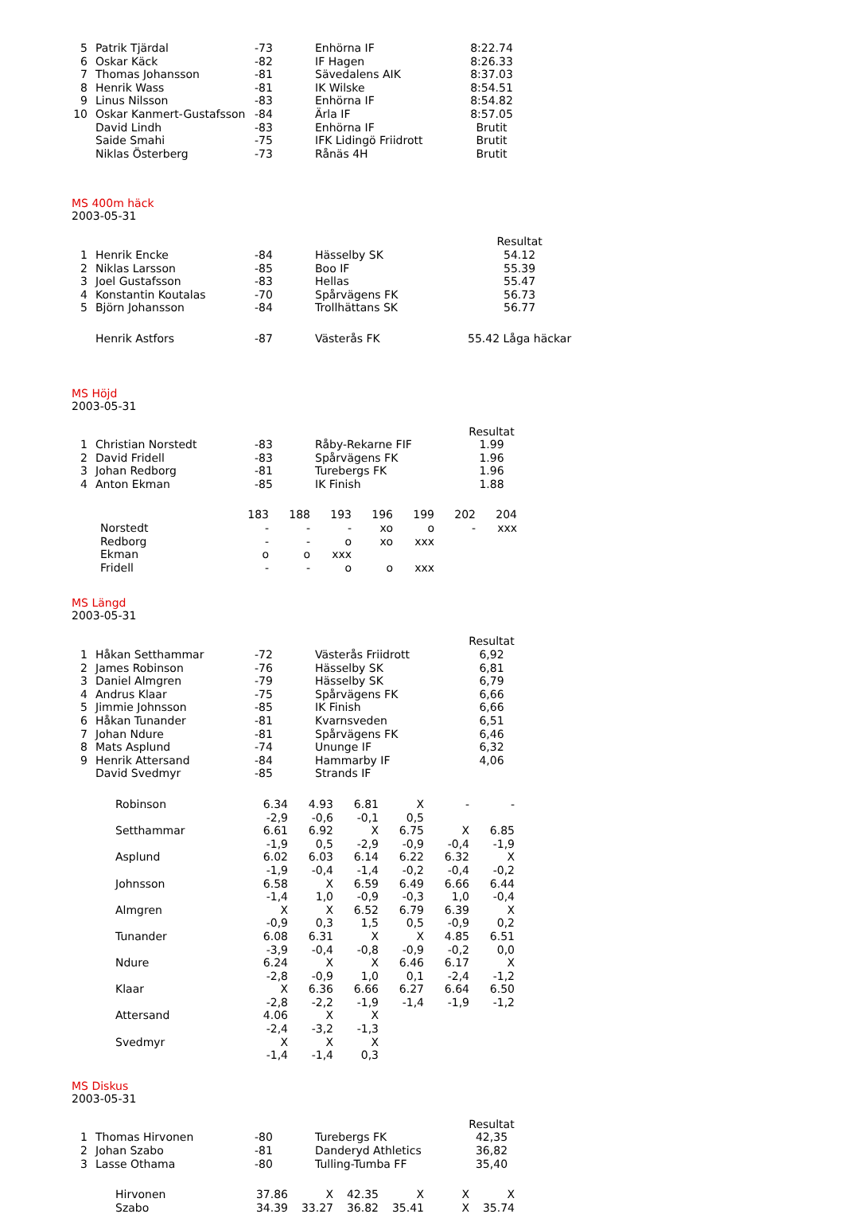| 5 | Patrik Tjärdal | -73 | Enhörna IF | 8:22.74 |
| 6 | Oskar Käck | -82 | IF Hagen | 8:26.33 |
| 7 | Thomas Johansson | -81 | Sävedalens AIK | 8:37.03 |
| 8 | Henrik Wass | -81 | IK Wilske | 8:54.51 |
| 9 | Linus Nilsson | -83 | Enhörna IF | 8:54.82 |
| 10 | Oskar Kanmert-Gustafsson | -84 | Ärla IF | 8:57.05 |
| | David Lindh | -83 | Enhörna IF | Brutit |
| | Saide Smahi | -75 | IFK Lidingö Friidrott | Brutit |
| | Niklas Österberg | -73 | Rånäs 4H | Brutit |
MS 400m häck
2003-05-31
| | | | | Resultat |
| 1 | Henrik Encke | -84 | Hässelby SK | 54.12 |
| 2 | Niklas Larsson | -85 | Boo IF | 55.39 |
| 3 | Joel Gustafsson | -83 | Hellas | 55.47 |
| 4 | Konstantin Koutalas | -70 | Spårvägens FK | 56.73 |
| 5 | Björn Johansson | -84 | Trollhättans SK | 56.77 |
| | Henrik Astfors | -87 | Västerås FK | 55.42 Låga häckar |
MS Höjd
2003-05-31
| | | | | Resultat |
| 1 | Christian Norstedt | -83 | Råby-Rekarne FIF | 1.99 |
| 2 | David Fridell | -83 | Spårvägens FK | 1.96 |
| 3 | Johan Redborg | -81 | Turebergs FK | 1.96 |
| 4 | Anton Ekman | -85 | IK Finish | 1.88 |
| | 183 | 188 | 193 | 196 | 199 | 202 | 204 |
| Norstedt | - | - | - | xo | o | - | xxx |
| Redborg | - | - | o | xo | xxx | | |
| Ekman | o | o | xxx | | | | |
| Fridell | - | - | o | o | xxx | | |
MS Längd
2003-05-31
| | | | | Resultat |
| 1 | Håkan Setthammar | -72 | Västerås Friidrott | 6,92 |
| 2 | James Robinson | -76 | Hässelby SK | 6,81 |
| 3 | Daniel Almgren | -79 | Hässelby SK | 6,79 |
| 4 | Andrus Klaar | -75 | Spårvägens FK | 6,66 |
| 5 | Jimmie Johnsson | -85 | IK Finish | 6,66 |
| 6 | Håkan Tunander | -81 | Kvarnsveden | 6,51 |
| 7 | Johan Ndure | -81 | Spårvägens FK | 6,46 |
| 8 | Mats Asplund | -74 | Ununge IF | 6,32 |
| 9 | Henrik Attersand | -84 | Hammarby IF | 4,06 |
| | David Svedmyr | -85 | Strands IF | |
| Robinson | 6.34 | 4.93 | 6.81 | X | - | - |
| | -2,9 | -0,6 | -0,1 | 0,5 | | |
| Setthammar | 6.61 | 6.92 | X | 6.75 | X | 6.85 |
| | -1,9 | 0,5 | -2,9 | -0,9 | -0,4 | -1,9 |
| Asplund | 6.02 | 6.03 | 6.14 | 6.22 | 6.32 | X |
| | -1,9 | -0,4 | -1,4 | -0,2 | -0,4 | -0,2 |
| Johnsson | 6.58 | X | 6.59 | 6.49 | 6.66 | 6.44 |
| | -1,4 | 1,0 | -0,9 | -0,3 | 1,0 | -0,4 |
| Almgren | X | X | 6.52 | 6.79 | 6.39 | X |
| | -0,9 | 0,3 | 1,5 | 0,5 | -0,9 | 0,2 |
| Tunander | 6.08 | 6.31 | X | X | 4.85 | 6.51 |
| | -3,9 | -0,4 | -0,8 | -0,9 | -0,2 | 0,0 |
| Ndure | 6.24 | X | X | 6.46 | 6.17 | X |
| | -2,8 | -0,9 | 1,0 | 0,1 | -2,4 | -1,2 |
| Klaar | X | 6.36 | 6.66 | 6.27 | 6.64 | 6.50 |
| | -2,8 | -2,2 | -1,9 | -1,4 | -1,9 | -1,2 |
| Attersand | 4.06 | X | X | | | |
| | -2,4 | -3,2 | -1,3 | | | |
| Svedmyr | X | X | X | | | |
| | -1,4 | -1,4 | 0,3 | | | |
MS Diskus
2003-05-31
| | | | | Resultat |
| 1 | Thomas Hirvonen | -80 | Turebergs FK | 42,35 |
| 2 | Johan Szabo | -81 | Danderyd Athletics | 36,82 |
| 3 | Lasse Othama | -80 | Tulling-Tumba FF | 35,40 |
| Hirvonen | 37.86 | X | 42.35 | X | X | X |
| Szabo | 34.39 | 33.27 | 36.82 | 35.41 | X | 35.74 |